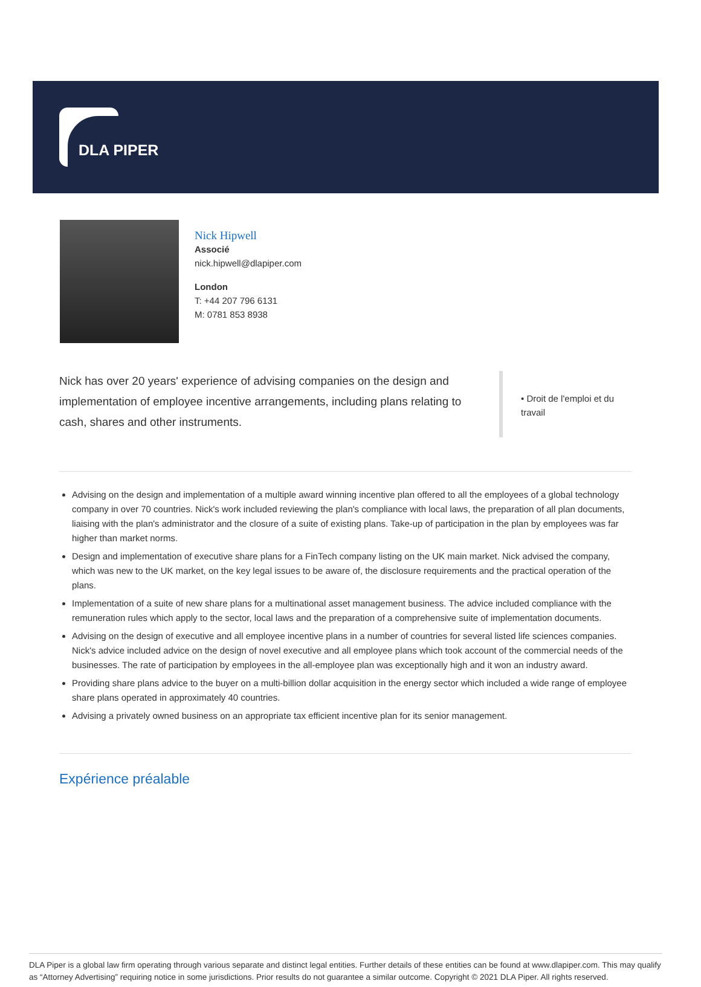DLA PIPER
Nick Hipwell
Associé
nick.hipwell@dlapiper.com
London
T: +44 207 796 6131
M: 0781 853 8938
Nick has over 20 years' experience of advising companies on the design and implementation of employee incentive arrangements, including plans relating to cash, shares and other instruments.
• Droit de l'emploi et du travail
Advising on the design and implementation of a multiple award winning incentive plan offered to all the employees of a global technology company in over 70 countries. Nick's work included reviewing the plan's compliance with local laws, the preparation of all plan documents, liaising with the plan's administrator and the closure of a suite of existing plans. Take-up of participation in the plan by employees was far higher than market norms.
Design and implementation of executive share plans for a FinTech company listing on the UK main market. Nick advised the company, which was new to the UK market, on the key legal issues to be aware of, the disclosure requirements and the practical operation of the plans.
Implementation of a suite of new share plans for a multinational asset management business. The advice included compliance with the remuneration rules which apply to the sector, local laws and the preparation of a comprehensive suite of implementation documents.
Advising on the design of executive and all employee incentive plans in a number of countries for several listed life sciences companies. Nick's advice included advice on the design of novel executive and all employee plans which took account of the commercial needs of the businesses. The rate of participation by employees in the all-employee plan was exceptionally high and it won an industry award.
Providing share plans advice to the buyer on a multi-billion dollar acquisition in the energy sector which included a wide range of employee share plans operated in approximately 40 countries.
Advising a privately owned business on an appropriate tax efficient incentive plan for its senior management.
Expérience préalable
DLA Piper is a global law firm operating through various separate and distinct legal entities. Further details of these entities can be found at www.dlapiper.com. This may qualify as “Attorney Advertising” requiring notice in some jurisdictions. Prior results do not guarantee a similar outcome. Copyright © 2021 DLA Piper. All rights reserved.